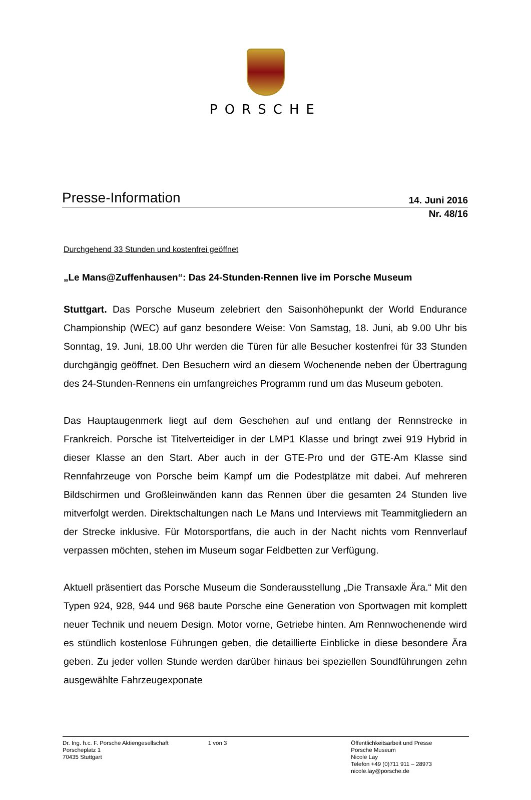PORSCHE
Presse-Information 14. Juni 2016
Nr. 48/16
Durchgehend 33 Stunden und kostenfrei geöffnet
„Le Mans@Zuffenhausen“: Das 24-Stunden-Rennen live im Porsche Museum
Stuttgart. Das Porsche Museum zelebriert den Saisonhöhepunkt der World Endurance Championship (WEC) auf ganz besondere Weise: Von Samstag, 18. Juni, ab 9.00 Uhr bis Sonntag, 19. Juni, 18.00 Uhr werden die Türen für alle Besucher kostenfrei für 33 Stunden durchgängig geöffnet. Den Besuchern wird an diesem Wochenende neben der Übertragung des 24-Stunden-Rennens ein umfangreiches Programm rund um das Museum geboten.
Das Hauptaugenmerk liegt auf dem Geschehen auf und entlang der Rennstrecke in Frankreich. Porsche ist Titelverteidiger in der LMP1 Klasse und bringt zwei 919 Hybrid in dieser Klasse an den Start. Aber auch in der GTE-Pro und der GTE-Am Klasse sind Rennfahrzeuge von Porsche beim Kampf um die Podestplätze mit dabei. Auf mehreren Bildschirmen und Großleinwänden kann das Rennen über die gesamten 24 Stunden live mitverfolgt werden. Direktschaltungen nach Le Mans und Interviews mit Teammitgliedern an der Strecke inklusive. Für Motorsportfans, die auch in der Nacht nichts vom Rennverlauf verpassen möchten, stehen im Museum sogar Feldbetten zur Verfügung.
Aktuell präsentiert das Porsche Museum die Sonderausstellung „Die Transaxle Ära.“ Mit den Typen 924, 928, 944 und 968 baute Porsche eine Generation von Sportwagen mit komplett neuer Technik und neuem Design. Motor vorne, Getriebe hinten. Am Rennwochenende wird es stündlich kostenlose Führungen geben, die detaillierte Einblicke in diese besondere Ära geben. Zu jeder vollen Stunde werden darüber hinaus bei speziellen Soundführungen zehn ausgewählte Fahrzeugexponate
Dr. Ing. h.c. F. Porsche Aktiengesellschaft
Porscheplatz 1
70435 Stuttgart
1 von 3 Öffentlichkeitsarbeit und Presse
Porsche Museum
Nicole Lay
Telefon +49 (0)711 911 – 28973
nicole.lay@porsche.de